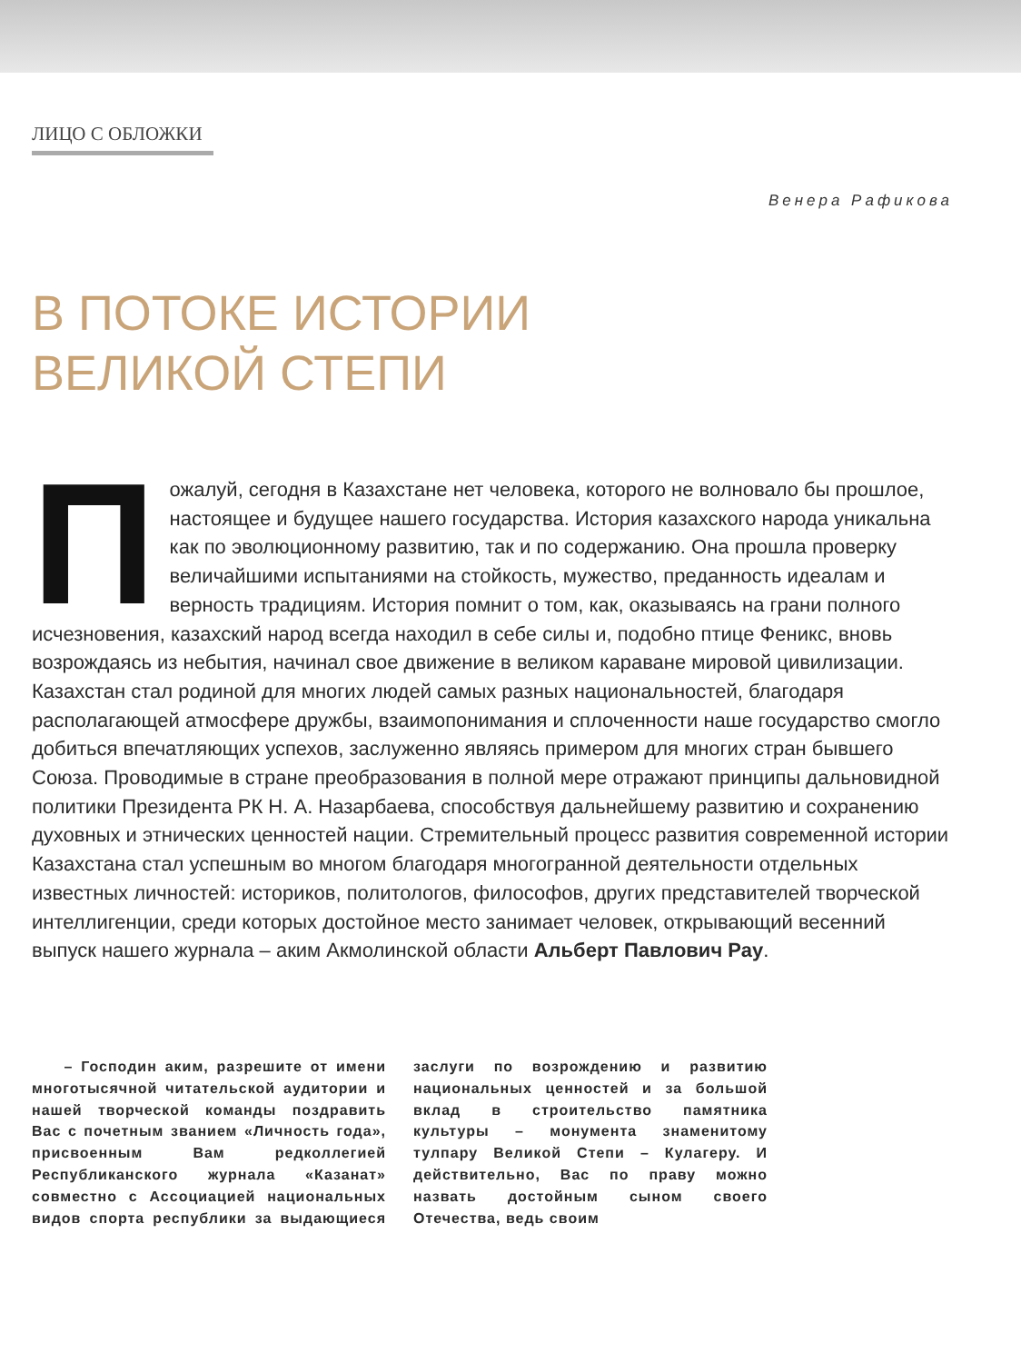ЛИЦО С ОБЛОЖКИ
Венера Рафикова
В ПОТОКЕ ИСТОРИИ
ВЕЛИКОЙ СТЕПИ
Пожалуй, сегодня в Казахстане нет человека, которого не волновало бы прошлое, настоящее и будущее нашего государства. История казахского народа уникальна как по эволюционному развитию, так и по содержанию. Она прошла проверку величайшими испытаниями на стойкость, мужество, преданность идеалам и верность традициям. История помнит о том, как, оказываясь на грани полного исчезновения, казахский народ всегда находил в себе силы и, подобно птице Феникс, вновь возрождаясь из небытия, начинал свое движение в великом караване мировой цивилизации. Казахстан стал родиной для многих людей самых разных национальностей, благодаря располагающей атмосфере дружбы, взаимопонимания и сплоченности наше государство смогло добиться впечатляющих успехов, заслуженно являясь примером для многих стран бывшего Союза. Проводимые в стране преобразования в полной мере отражают принципы дальновидной политики Президента РК Н. А. Назарбаева, способствуя дальнейшему развитию и сохранению духовных и этнических ценностей нации. Стремительный процесс развития современной истории Казахстана стал успешным во многом благодаря многогранной деятельности отдельных известных личностей: историков, политологов, философов, других представителей творческой интеллигенции, среди которых достойное место занимает человек, открывающий весенний выпуск нашего журнала – аким Акмолинской области Альберт Павлович Рау.
– Господин аким, разрешите от имени многотысячной читательской аудитории и нашей творческой команды поздравить Вас с почетным званием «Личность года», присвоенным Вам редколлегией Республиканского журнала «Казанат» совместно с Ассоциацией национальных видов спорта республики за выдающиеся заслуги по возрождению и развитию национальных ценностей и за большой вклад в строительство памятника культуры – монумента знаменитому тулпару Великой Степи – Кулагеру. И действительно, Вас по праву можно назвать достойным сыном своего Отечества, ведь своим